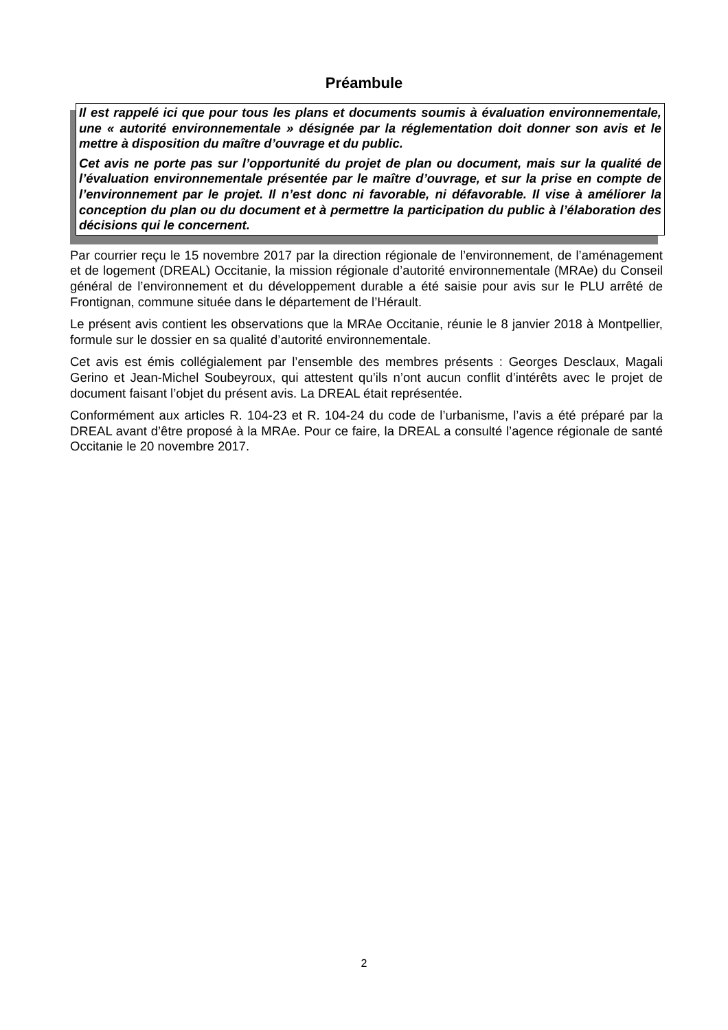Préambule
Il est rappelé ici que pour tous les plans et documents soumis à évaluation environnementale, une « autorité environnementale » désignée par la réglementation doit donner son avis et le mettre à disposition du maître d’ouvrage et du public.
Cet avis ne porte pas sur l’opportunité du projet de plan ou document, mais sur la qualité de l’évaluation environnementale présentée par le maître d’ouvrage, et sur la prise en compte de l’environnement par le projet. Il n’est donc ni favorable, ni défavorable. Il vise à améliorer la conception du plan ou du document et à permettre la participation du public à l’élaboration des décisions qui le concernent.
Par courrier reçu le 15 novembre 2017 par la direction régionale de l’environnement, de l’aménagement et de logement (DREAL) Occitanie, la mission régionale d’autorité environnementale (MRAe) du Conseil général de l’environnement et du développement durable a été saisie pour avis sur le PLU arrêté de Frontignan, commune située dans le département de l’Hérault.
Le présent avis contient les observations que la MRAe Occitanie, réunie le 8 janvier 2018 à Montpellier, formule sur le dossier en sa qualité d’autorité environnementale.
Cet avis est émis collégialement par l’ensemble des membres présents : Georges Desclaux, Magali Gerino et Jean-Michel Soubeyroux, qui attestent qu’ils n’ont aucun conflit d’intérêts avec le projet de document faisant l’objet du présent avis. La DREAL était représentée.
Conformément aux articles R. 104-23 et R. 104-24 du code de l’urbanisme, l’avis a été préparé par la DREAL avant d’être proposé à la MRAe. Pour ce faire, la DREAL a consulté l’agence régionale de santé Occitanie le 20 novembre 2017.
2